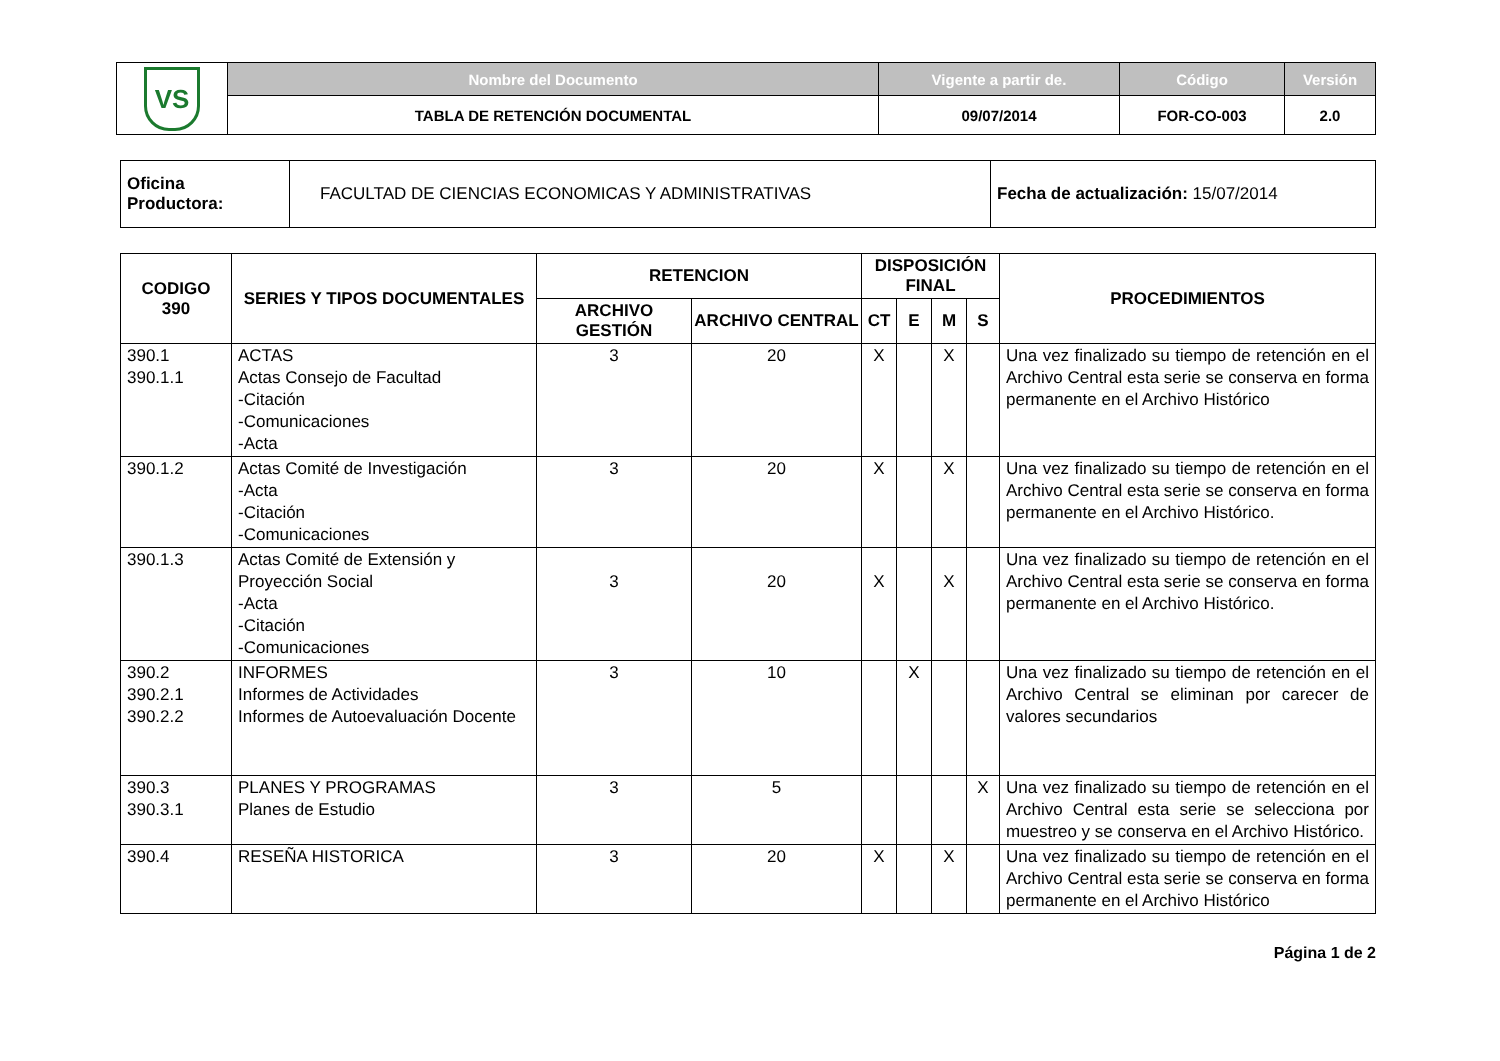| VS | Nombre del Documento | Vigente a partir de. | Código | Versión |
| | TABLA DE RETENCIÓN DOCUMENTAL | 09/07/2014 | FOR-CO-003 | 2.0 |
| Oficina Productora: | FACULTAD DE CIENCIAS ECONOMICAS Y ADMINISTRATIVAS | Fecha de actualización: 15/07/2014 |
| CODIGO 390 | SERIES Y TIPOS DOCUMENTALES | RETENCION | | DISPOSICIÓN FINAL | | | | PROCEDIMIENTOS |
| --- | --- | --- | --- | --- | --- | --- | --- | --- |
| | | ARCHIVO GESTIÓN | ARCHIVO CENTRAL | CT | E | M | S | |
| 390.1 390.1.1 | ACTAS Actas Consejo de Facultad -Citación -Comunicaciones -Acta | 3 | 20 | X | | X | | Una vez finalizado su tiempo de retención en el Archivo Central esta serie se conserva en forma permanente en el Archivo Histórico |
| 390.1.2 | Actas Comité de Investigación -Acta -Citación -Comunicaciones | 3 | 20 | X | | X | | Una vez finalizado su tiempo de retención en el Archivo Central esta serie se conserva en forma permanente en el Archivo Histórico. |
| 390.1.3 | Actas Comité de Extensión y Proyección Social -Acta -Citación -Comunicaciones | 3 | 20 | X | | X | | Una vez finalizado su tiempo de retención en el Archivo Central esta serie se conserva en forma permanente en el Archivo Histórico. |
| 390.2 390.2.1 390.2.2 | INFORMES Informes de Actividades Informes de Autoevaluación Docente | 3 | 10 | | X | | | Una vez finalizado su tiempo de retención en el Archivo Central se eliminan por carecer de valores secundarios |
| 390.3 390.3.1 | PLANES Y PROGRAMAS Planes de Estudio | 3 | 5 | | | | X | Una vez finalizado su tiempo de retención en el Archivo Central esta serie se selecciona por muestreo y se conserva en el Archivo Histórico. |
| 390.4 | RESEÑA HISTORICA | 3 | 20 | X | | X | | Una vez finalizado su tiempo de retención en el Archivo Central esta serie se conserva en forma permanente en el Archivo Histórico |
Página 1 de 2